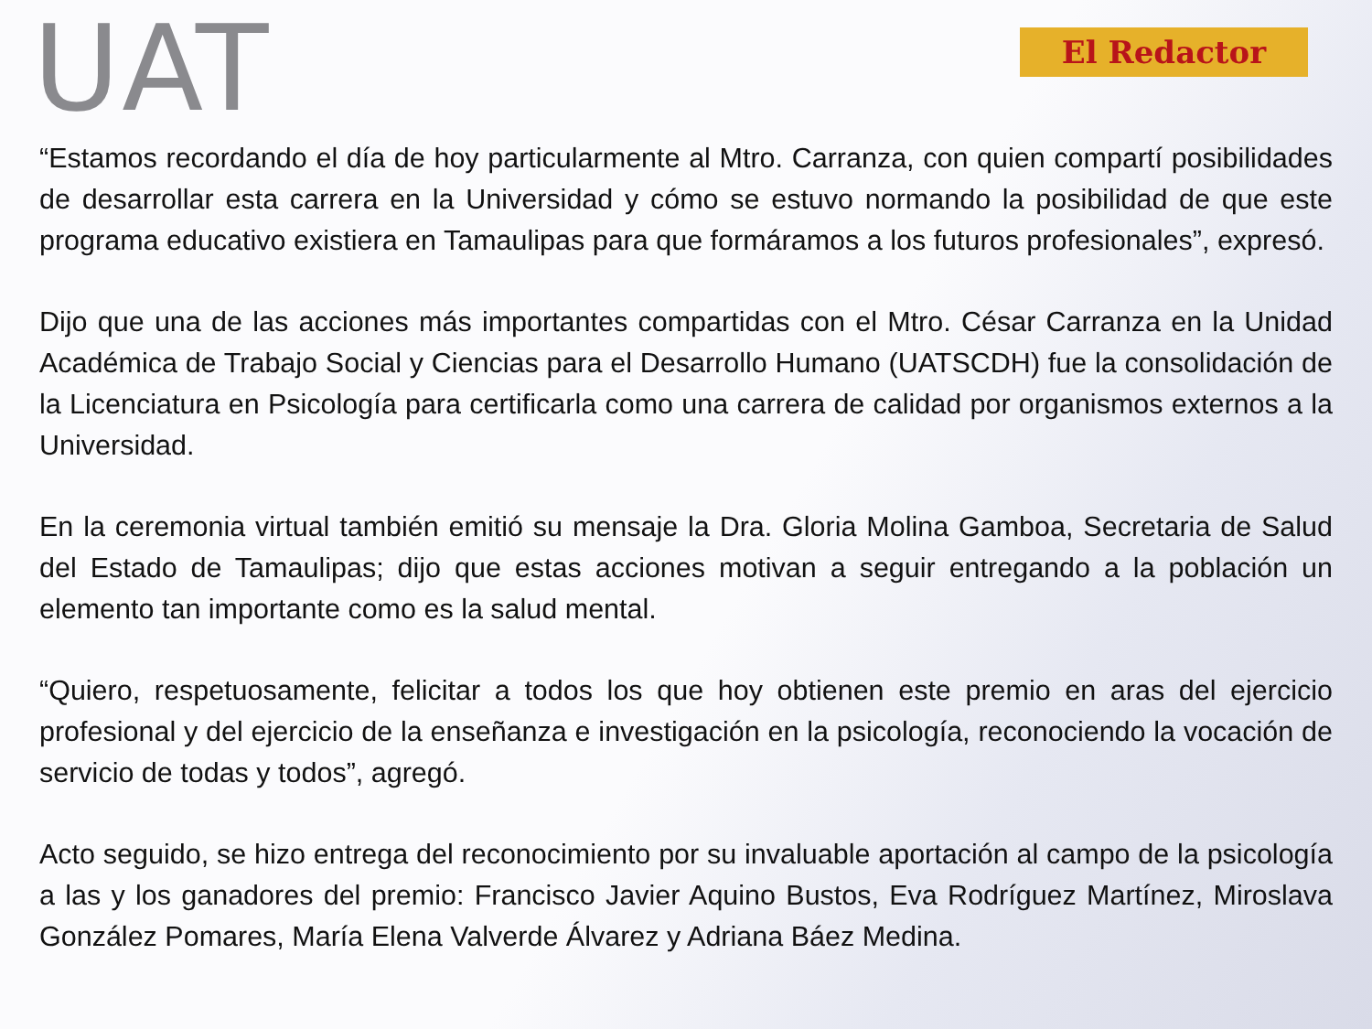UAT
El Redactor
“Estamos recordando el día de hoy particularmente al Mtro. Carranza, con quien compartí posibilidades de desarrollar esta carrera en la Universidad y cómo se estuvo normando la posibilidad de que este programa educativo existiera en Tamaulipas para que formáramos a los futuros profesionales”, expresó.
Dijo que una de las acciones más importantes compartidas con el Mtro. César Carranza en la Unidad Académica de Trabajo Social y Ciencias para el Desarrollo Humano (UATSCDH) fue la consolidación de la Licenciatura en Psicología para certificarla como una carrera de calidad por organismos externos a la Universidad.
En la ceremonia virtual también emitió su mensaje la Dra. Gloria Molina Gamboa, Secretaria de Salud del Estado de Tamaulipas; dijo que estas acciones motivan a seguir entregando a la población un elemento tan importante como es la salud mental.
“Quiero, respetuosamente, felicitar a todos los que hoy obtienen este premio en aras del ejercicio profesional y del ejercicio de la enseñanza e investigación en la psicología, reconociendo la vocación de servicio de todas y todos”, agregó.
Acto seguido, se hizo entrega del reconocimiento por su invaluable aportación al campo de la psicología a las y los ganadores del premio: Francisco Javier Aquino Bustos, Eva Rodríguez Martínez, Miroslava González Pomares, María Elena Valverde Álvarez y Adriana Báez Medina.